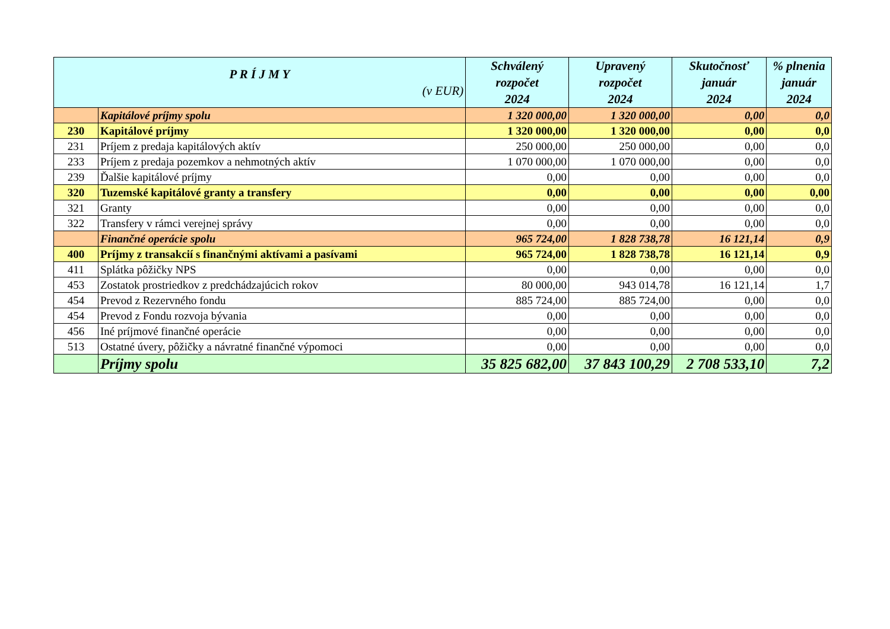| P R Í J M Y (v EUR) | | Schválený rozpočet 2024 | Upravený rozpočet 2024 | Skutočnosť január 2024 | % plnenia január 2024 |
| --- | --- | --- | --- | --- | --- |
| | Kapitálové príjmy spolu | 1 320 000,00 | 1 320 000,00 | 0,00 | 0,0 |
| 230 | Kapitálové príjmy | 1 320 000,00 | 1 320 000,00 | 0,00 | 0,0 |
| 231 | Príjem z predaja kapitálových aktív | 250 000,00 | 250 000,00 | 0,00 | 0,0 |
| 233 | Príjem z predaja pozemkov a nehmotných aktív | 1 070 000,00 | 1 070 000,00 | 0,00 | 0,0 |
| 239 | Ďalšie kapitálové príjmy | 0,00 | 0,00 | 0,00 | 0,0 |
| 320 | Tuzemské kapitálové granty a transfery | 0,00 | 0,00 | 0,00 | 0,00 |
| 321 | Granty | 0,00 | 0,00 | 0,00 | 0,0 |
| 322 | Transfery v rámci verejnej správy | 0,00 | 0,00 | 0,00 | 0,0 |
| | Finančné operácie spolu | 965 724,00 | 1 828 738,78 | 16 121,14 | 0,9 |
| 400 | Príjmy z transakcií s finančnými aktívami a pasívami | 965 724,00 | 1 828 738,78 | 16 121,14 | 0,9 |
| 411 | Splátka pôžičky NPS | 0,00 | 0,00 | 0,00 | 0,0 |
| 453 | Zostatok prostriedkov z predchádzajúcich rokov | 80 000,00 | 943 014,78 | 16 121,14 | 1,7 |
| 454 | Prevod z Rezervného fondu | 885 724,00 | 885 724,00 | 0,00 | 0,0 |
| 454 | Prevod z Fondu rozvoja bývania | 0,00 | 0,00 | 0,00 | 0,0 |
| 456 | Iné príjmové finančné operácie | 0,00 | 0,00 | 0,00 | 0,0 |
| 513 | Ostatné úvery, pôžičky a návratné finančné výpomoci | 0,00 | 0,00 | 0,00 | 0,0 |
| | Príjmy spolu | 35 825 682,00 | 37 843 100,29 | 2 708 533,10 | 7,2 |